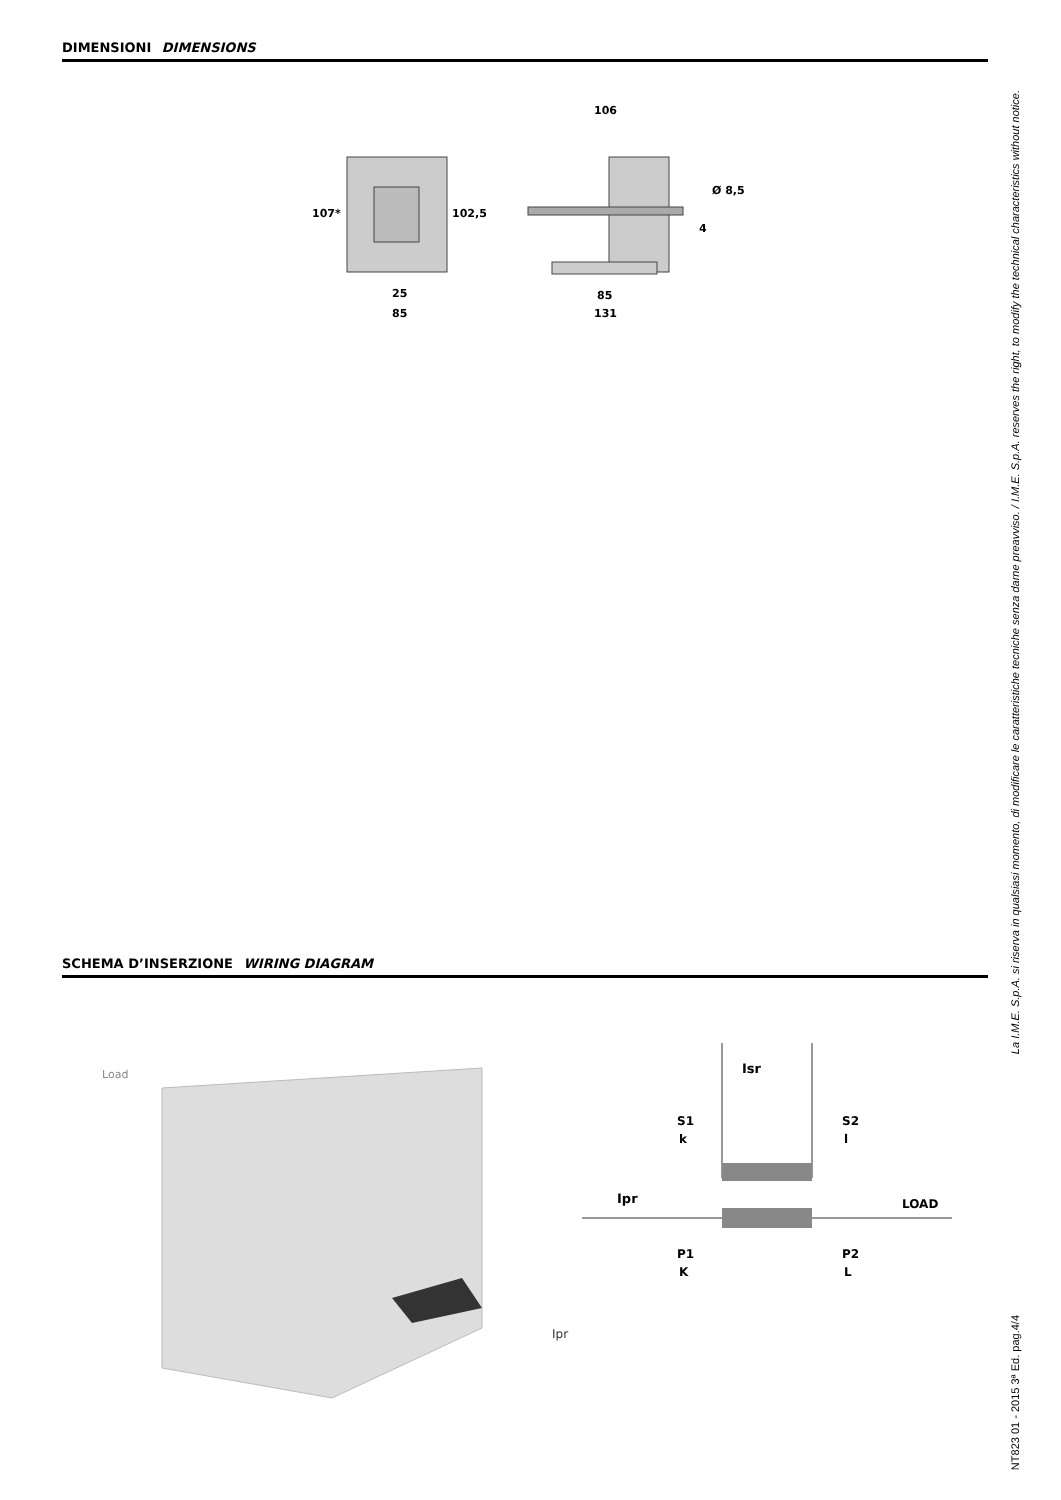DIMENSIONI DIMENSIONS
107*
102,5
25
85
106
Ø 8,5
4
85
131
SCHEMA D’INSERZIONE WIRING DIAGRAM
Load
Ipr
Isr
S1
k
S2
l
Ipr
LOAD
P1
K
P2
L
La I.M.E. S.p.A. si riserva in qualsiasi momento, di modificare le caratteristiche tecniche senza darne preavviso. / I.M.E. S.p.A. reserves the right, to modify the technical characteristics without notice.
NT823 01 - 2015 3ª Ed. pag.4/4